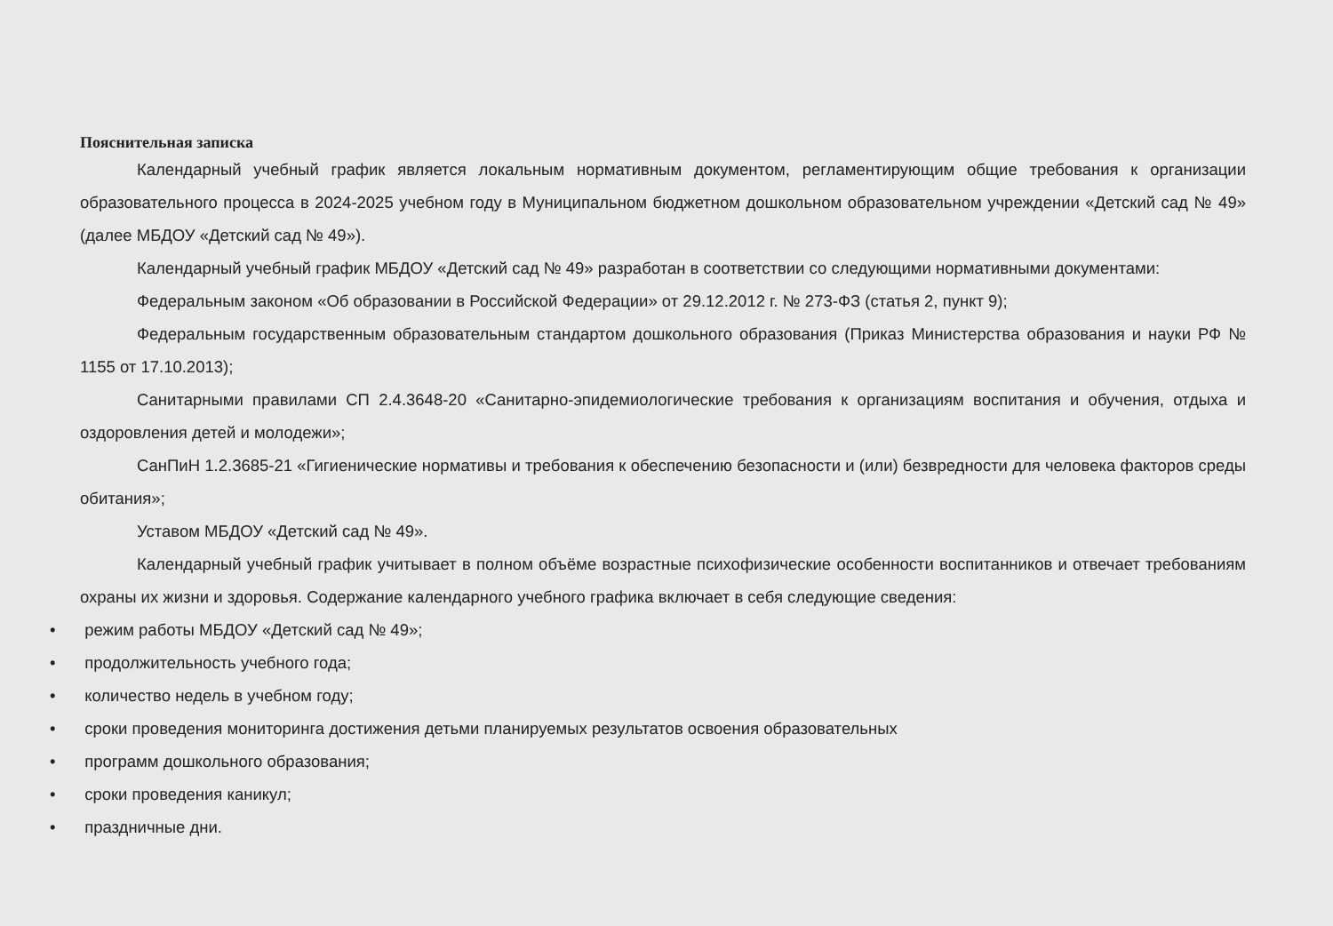Пояснительная записка
Календарный учебный график является локальным нормативным документом, регламентирующим общие требования к организации образовательного процесса в 2024-2025 учебном году в Муниципальном бюджетном дошкольном образовательном учреждении «Детский сад № 49» (далее МБДОУ «Детский сад № 49»).
Календарный учебный график МБДОУ «Детский сад № 49» разработан в соответствии со следующими нормативными документами:
Федеральным законом «Об образовании в Российской Федерации» от 29.12.2012 г. № 273-ФЗ (статья 2, пункт 9);
Федеральным государственным образовательным стандартом дошкольного образования (Приказ Министерства образования и науки РФ № 1155 от 17.10.2013);
Санитарными правилами СП 2.4.3648-20 «Санитарно-эпидемиологические требования к организациям воспитания и обучения, отдыха и оздоровления детей и молодежи»;
СанПиН 1.2.3685-21 «Гигиенические нормативы и требования к обеспечению безопасности и (или) безвредности для человека факторов среды обитания»;
Уставом МБДОУ «Детский сад № 49».
Календарный учебный график учитывает в полном объёме возрастные психофизические особенности воспитанников и отвечает требованиям охраны их жизни и здоровья. Содержание календарного учебного графика включает в себя следующие сведения:
• режим работы МБДОУ «Детский сад № 49»;
• продолжительность учебного года;
• количество недель в учебном году;
• сроки проведения мониторинга достижения детьми планируемых результатов освоения образовательных
• программ дошкольного образования;
• сроки проведения каникул;
• праздничные дни.